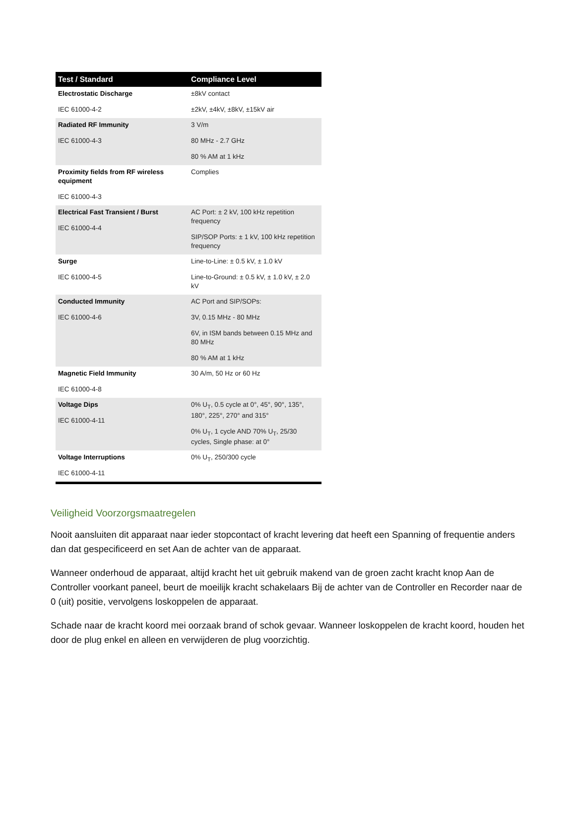| Test / Standard | Compliance Level |
| --- | --- |
| Electrostatic Discharge IEC 61000-4-2 | ±8kV contact ±2kV, ±4kV, ±8kV, ±15kV air |
| Radiated RF Immunity IEC 61000-4-3 | 3 V/m 80 MHz - 2.7 GHz 80 % AM at 1 kHz |
| Proximity fields from RF wireless equipment IEC 61000-4-3 | Complies |
| Electrical Fast Transient / Burst IEC 61000-4-4 | AC Port: ± 2 kV, 100 kHz repetition frequency SIP/SOP Ports: ± 1 kV, 100 kHz repetition frequency |
| Surge IEC 61000-4-5 | Line-to-Line: ± 0.5 kV, ± 1.0 kV Line-to-Ground: ± 0.5 kV, ± 1.0 kV, ± 2.0 kV |
| Conducted Immunity IEC 61000-4-6 | AC Port and SIP/SOPs: 3V, 0.15 MHz - 80 MHz 6V, in ISM bands between 0.15 MHz and 80 MHz 80 % AM at 1 kHz |
| Magnetic Field Immunity IEC 61000-4-8 | 30 A/m, 50 Hz or 60 Hz |
| Voltage Dips IEC 61000-4-11 | 0% U<sub>T</sub>, 0.5 cycle at 0°, 45°, 90°, 135°, 180°, 225°, 270° and 315° 0% U<sub>T</sub>, 1 cycle AND 70% U<sub>T</sub>, 25/30 cycles, Single phase: at 0° |
| Voltage Interruptions IEC 61000-4-11 | 0% U<sub>T</sub>, 250/300 cycle |
Veiligheid Voorzorgsmaatregelen
Nooit aansluiten dit apparaat naar ieder stopcontact of kracht levering dat heeft een Spanning of frequentie anders dan dat gespecificeerd en set Aan de achter van de apparaat.
Wanneer onderhoud de apparaat, altijd kracht het uit gebruik makend van de groen zacht kracht knop Aan de Controller voorkant paneel, beurt de moeilijk kracht schakelaars Bij de achter van de Controller en Recorder naar de 0 (uit) positie, vervolgens loskoppelen de apparaat.
Schade naar de kracht koord mei oorzaak brand of schok gevaar. Wanneer loskoppelen de kracht koord, houden het door de plug enkel en alleen en verwijderen de plug voorzichtig.